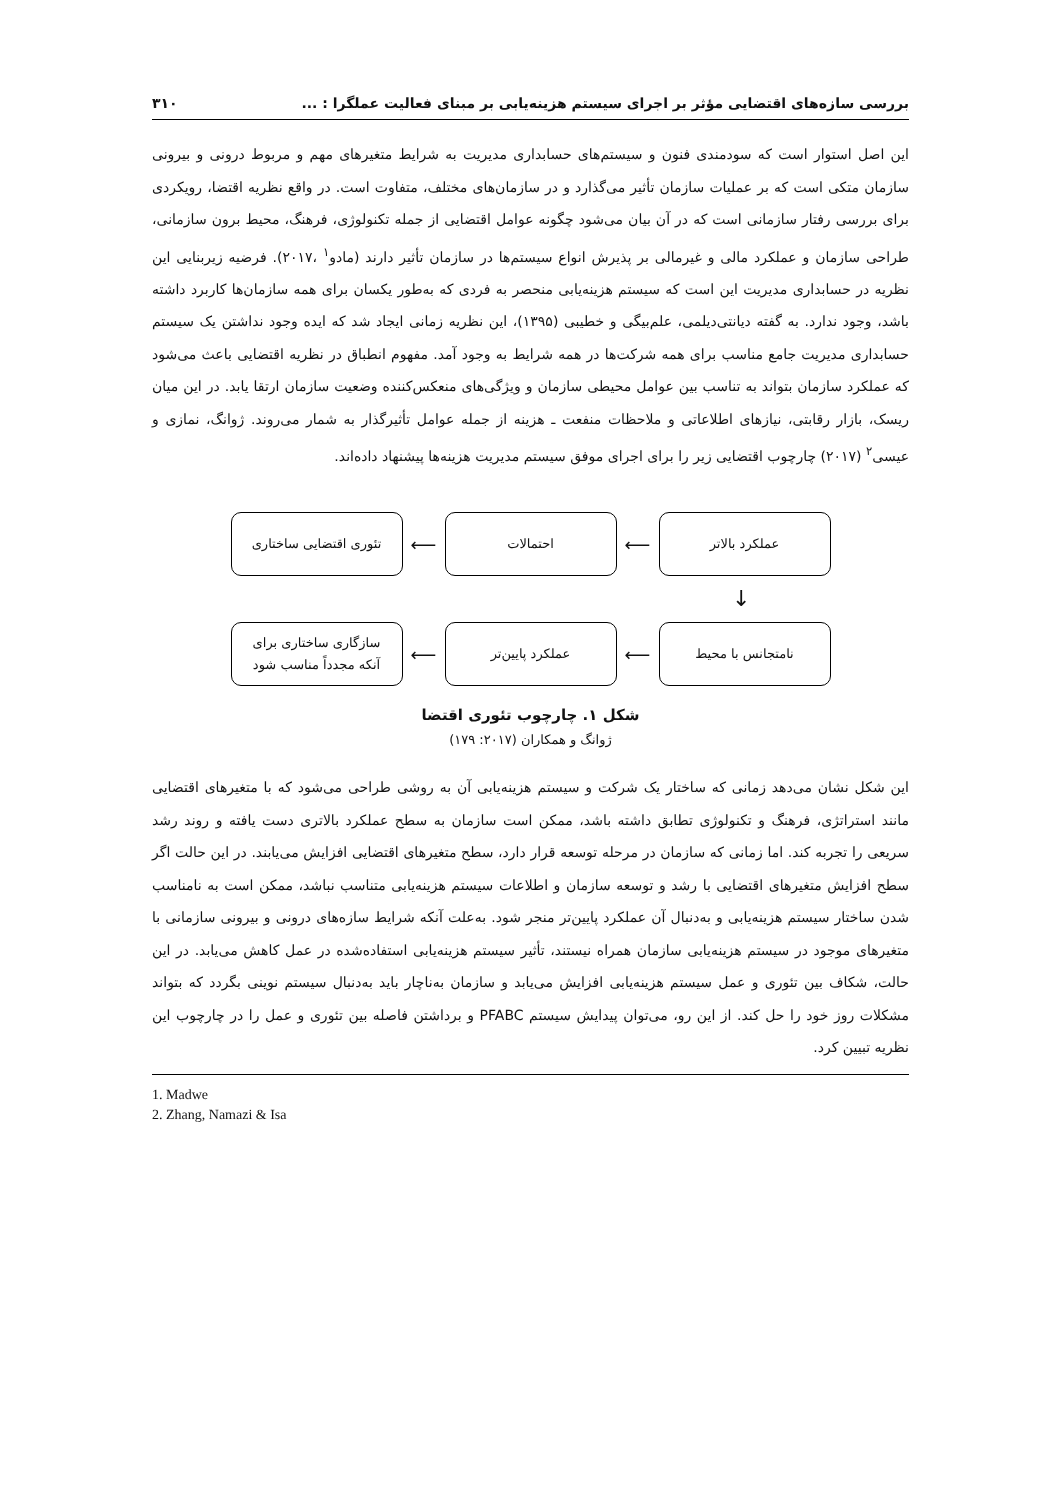بررسی سازه‌های اقتضایی مؤثر بر اجرای سیستم هزینه‌یابی بر مبنای فعالیت عملگرا : ... ۳۱۰
این اصل استوار است که سودمندی فنون و سیستم‌های حسابداری مدیریت به شرایط متغیرهای مهم و مربوط درونی و بیرونی سازمان متکی است که بر عملیات سازمان تأثیر می‌گذارد و در سازمان‌های مختلف، متفاوت است. در واقع نظریه اقتضا، رویکردی برای بررسی رفتار سازمانی است که در آن بیان می‌شود چگونه عوامل اقتضایی از جمله تکنولوژی، فرهنگ، محیط برون سازمانی، طراحی سازمان و عملکرد مالی و غیرمالی بر پذیرش انواع سیستم‌ها در سازمان تأثیر دارند (مادو<sup>۱</sup> ،۲۰۱۷). فرضیه زیربنایی این نظریه در حسابداری مدیریت این است که سیستم هزینه‌یابی منحصر به فردی که به‌طور یکسان برای همه سازمان‌ها کاربرد داشته باشد، وجود ندارد. به گفته دیانتی‌دیلمی، علم‌بیگی و خطیبی (۱۳۹۵)، این نظریه زمانی ایجاد شد که ایده وجود نداشتن یک سیستم حسابداری مدیریت جامع مناسب برای همه شرکت‌ها در همه شرایط به وجود آمد. مفهوم انطباق در نظریه اقتضایی باعث می‌شود که عملکرد سازمان بتواند به تناسب بین عوامل محیطی سازمان و ویژگی‌های منعکس‌کننده وضعیت سازمان ارتقا یابد. در این میان ریسک، بازار رقابتی، نیازهای اطلاعاتی و ملاحظات منفعت ـ هزینه از جمله عوامل تأثیرگذار به شمار می‌روند. ژوانگ، نمازی و عیسی<sup>۲</sup> (۲۰۱۷) چارچوب اقتضایی زیر را برای اجرای موفق سیستم مدیریت هزینه‌ها پیشنهاد داده‌اند.
عملکرد بالاتر
⟵
احتمالات
⟵
تئوری اقتضایی ساختاری
↓
نامتجانس با محیط
⟵
عملکرد پایین‌تر
⟵
سازگاری ساختاری برای
آنکه مجدداً مناسب شود
شکل ۱. چارچوب تئوری اقتضا
ژوانگ و همکاران (۲۰۱۷: ۱۷۹)
این شکل نشان می‌دهد زمانی که ساختار یک شرکت و سیستم هزینه‌یابی آن به روشی طراحی می‌شود که با متغیرهای اقتضایی مانند استراتژی، فرهنگ و تکنولوژی تطابق داشته باشد، ممکن است سازمان به سطح عملکرد بالاتری دست یافته و روند رشد سریعی را تجربه کند. اما زمانی که سازمان در مرحله توسعه قرار دارد، سطح متغیرهای اقتضایی افزایش می‌یابند. در این حالت اگر سطح افزایش متغیرهای اقتضایی با رشد و توسعه سازمان و اطلاعات سیستم هزینه‌یابی متناسب نباشد، ممکن است به نامناسب شدن ساختار سیستم هزینه‌یابی و به‌دنبال آن عملکرد پایین‌تر منجر شود. به‌علت آنکه شرایط سازه‌های درونی و بیرونی سازمانی با متغیرهای موجود در سیستم هزینه‌یابی سازمان همراه نیستند، تأثیر سیستم هزینه‌یابی استفاده‌شده در عمل کاهش می‌یابد. در این حالت، شکاف بین تئوری و عمل سیستم هزینه‌یابی افزایش می‌یابد و سازمان به‌ناچار باید به‌دنبال سیستم نوینی بگردد که بتواند مشکلات روز خود را حل کند. از این رو، می‌توان پیدایش سیستم PFABC و برداشتن فاصله بین تئوری و عمل را در چارچوب این نظریه تبیین کرد.
1. Madwe
2. Zhang, Namazi & Isa